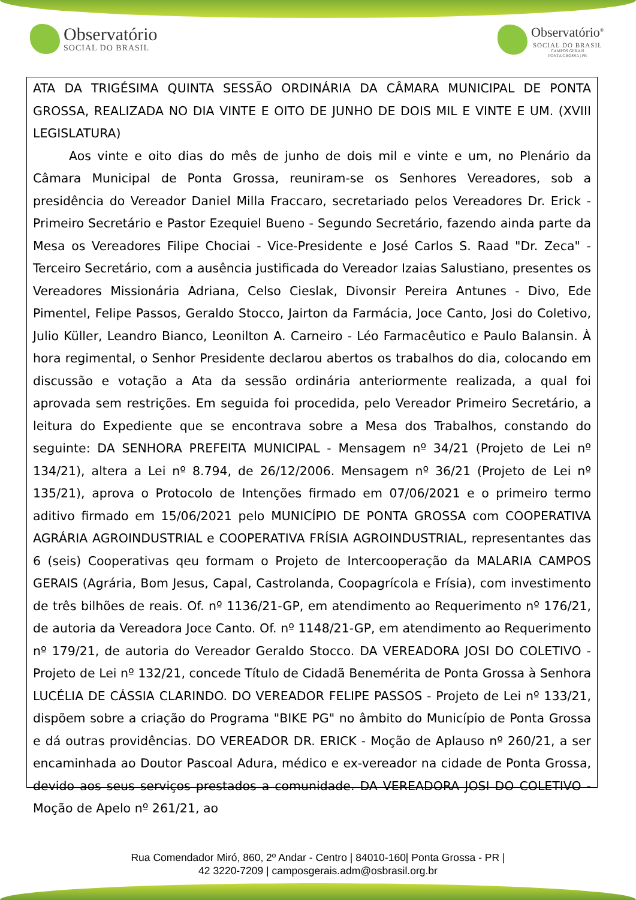Observatório
SOCIAL DO BRASIL
Observatório<sup>®</sup>
SOCIAL DO BRASIL
CAMPOS GERAIS
PONTA GROSSA | PR
ATA DA TRIGÉSIMA QUINTA SESSÃO ORDINÁRIA DA CÂMARA MUNICIPAL DE PONTA GROSSA, REALIZADA NO DIA VINTE E OITO DE JUNHO DE DOIS MIL E VINTE E UM. (XVIII LEGISLATURA)
Aos vinte e oito dias do mês de junho de dois mil e vinte e um, no Plenário da Câmara Municipal de Ponta Grossa, reuniram-se os Senhores Vereadores, sob a presidência do Vereador Daniel Milla Fraccaro, secretariado pelos Vereadores Dr. Erick - Primeiro Secretário e Pastor Ezequiel Bueno - Segundo Secretário, fazendo ainda parte da Mesa os Vereadores Filipe Chociai - Vice-Presidente e José Carlos S. Raad "Dr. Zeca" - Terceiro Secretário, com a ausência justificada do Vereador Izaias Salustiano, presentes os Vereadores Missionária Adriana, Celso Cieslak, Divonsir Pereira Antunes - Divo, Ede Pimentel, Felipe Passos, Geraldo Stocco, Jairton da Farmácia, Joce Canto, Josi do Coletivo, Julio Küller, Leandro Bianco, Leonilton A. Carneiro - Léo Farmacêutico e Paulo Balansin. À hora regimental, o Senhor Presidente declarou abertos os trabalhos do dia, colocando em discussão e votação a Ata da sessão ordinária anteriormente realizada, a qual foi aprovada sem restrições. Em seguida foi procedida, pelo Vereador Primeiro Secretário, a leitura do Expediente que se encontrava sobre a Mesa dos Trabalhos, constando do seguinte: DA SENHORA PREFEITA MUNICIPAL - Mensagem nº 34/21 (Projeto de Lei nº 134/21), altera a Lei nº 8.794, de 26/12/2006. Mensagem nº 36/21 (Projeto de Lei nº 135/21), aprova o Protocolo de Intenções firmado em 07/06/2021 e o primeiro termo aditivo firmado em 15/06/2021 pelo MUNICÍPIO DE PONTA GROSSA com COOPERATIVA AGRÁRIA AGROINDUSTRIAL e COOPERATIVA FRÍSIA AGROINDUSTRIAL, representantes das 6 (seis) Cooperativas qeu formam o Projeto de Intercooperação da MALARIA CAMPOS GERAIS (Agrária, Bom Jesus, Capal, Castrolanda, Coopagrícola e Frísia), com investimento de três bilhões de reais. Of. nº 1136/21-GP, em atendimento ao Requerimento nº 176/21, de autoria da Vereadora Joce Canto. Of. nº 1148/21-GP, em atendimento ao Requerimento nº 179/21, de autoria do Vereador Geraldo Stocco. DA VEREADORA JOSI DO COLETIVO - Projeto de Lei nº 132/21, concede Título de Cidadã Benemérita de Ponta Grossa à Senhora LUCÉLIA DE CÁSSIA CLARINDO. DO VEREADOR FELIPE PASSOS - Projeto de Lei nº 133/21, dispõem sobre a criação do Programa "BIKE PG" no âmbito do Município de Ponta Grossa e dá outras providências. DO VEREADOR DR. ERICK - Moção de Aplauso nº 260/21, a ser encaminhada ao Doutor Pascoal Adura, médico e ex-vereador na cidade de Ponta Grossa, devido aos seus serviços prestados a comunidade. DA VEREADORA JOSI DO COLETIVO - Moção de Apelo nº 261/21, ao
Rua Comendador Miró, 860, 2º Andar - Centro | 84010-160| Ponta Grossa - PR |
42 3220-7209 | camposgerais.adm@osbrasil.org.br